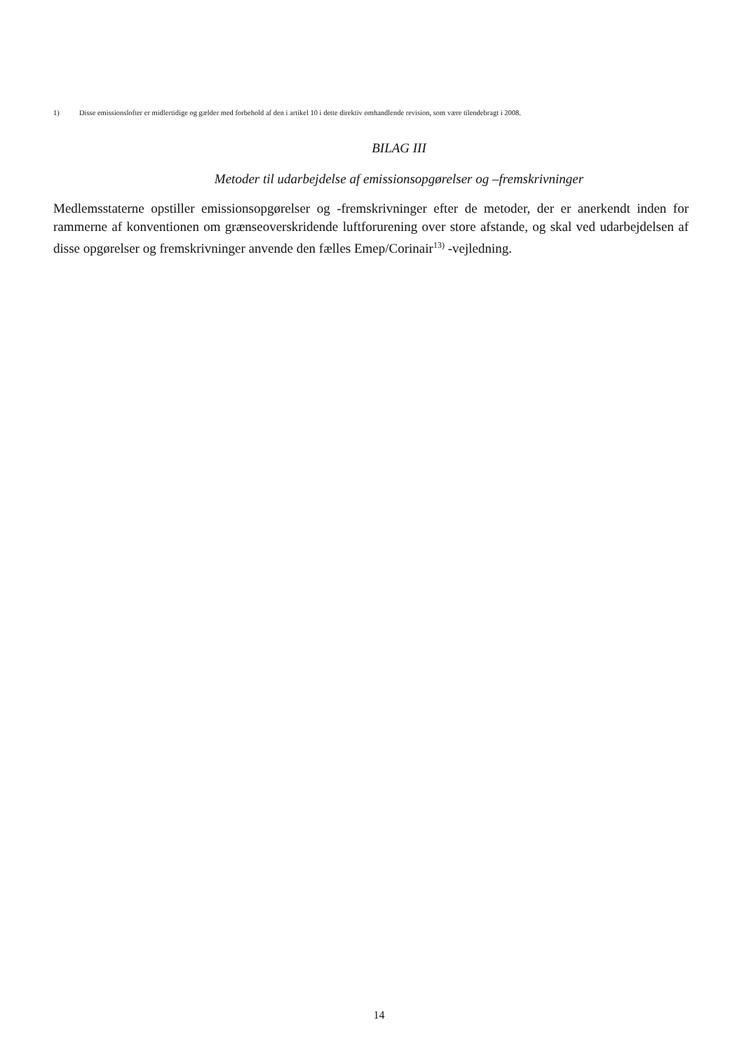1) Disse emissionslofter er midlertidige og gælder med forbehold af den i artikel 10 i dette direktiv omhandlende revision, som være tilendebragt i 2008.
BILAG III
Metoder til udarbejdelse af emissionsopgørelser og –fremskrivninger
Medlemsstaterne opstiller emissionsopgørelser og -fremskrivninger efter de metoder, der er anerkendt inden for rammerne af konventionen om grænseoverskridende luftforurening over store afstande, og skal ved udarbejdelsen af disse opgørelser og fremskrivninger anvende den fælles Emep/Corinair<sup>13)</sup> -vejledning.
14